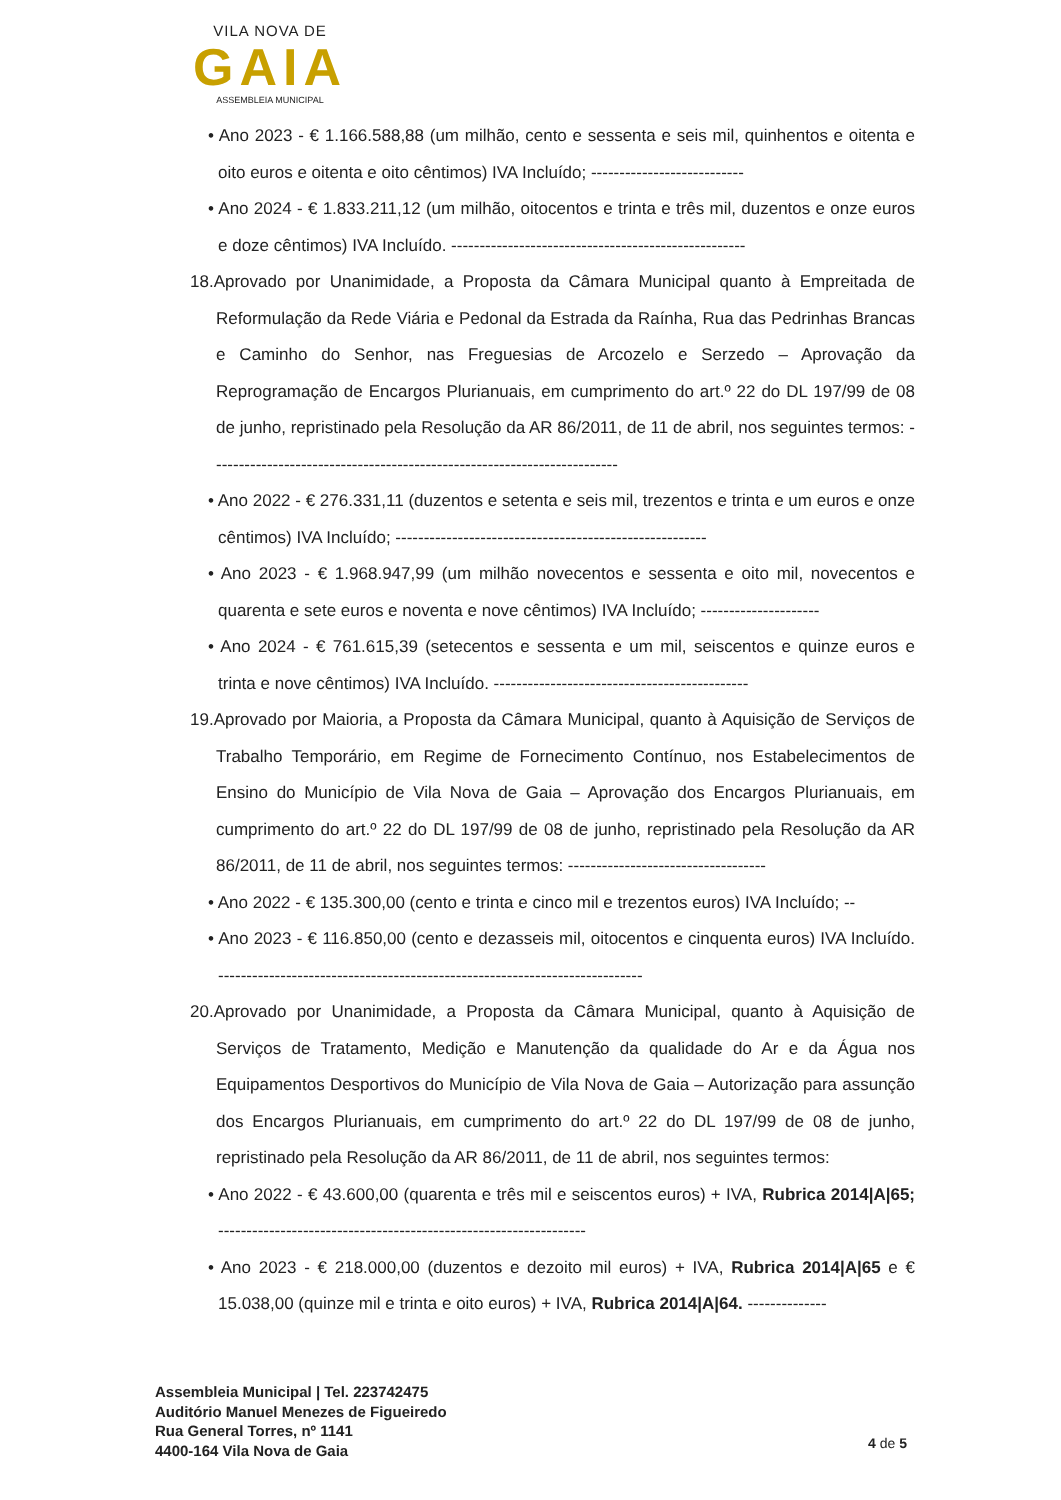VILA NOVA DE
GAIA
ASSEMBLEIA MUNICIPAL
• Ano 2023 - € 1.166.588,88 (um milhão, cento e sessenta e seis mil, quinhentos e oitenta e oito euros e oitenta e oito cêntimos) IVA Incluído; ---------------------------
• Ano 2024 - € 1.833.211,12 (um milhão, oitocentos e trinta e três mil, duzentos e onze euros e doze cêntimos) IVA Incluído. ----------------------------------------------------
18.Aprovado por Unanimidade, a Proposta da Câmara Municipal quanto à Empreitada de Reformulação da Rede Viária e Pedonal da Estrada da Raínha, Rua das Pedrinhas Brancas e Caminho do Senhor, nas Freguesias de Arcozelo e Serzedo – Aprovação da Reprogramação de Encargos Plurianuais, em cumprimento do art.º 22 do DL 197/99 de 08 de junho, repristinado pela Resolução da AR 86/2011, de 11 de abril, nos seguintes termos: ------------------------------------------------------------------------
• Ano 2022 - € 276.331,11 (duzentos e setenta e seis mil, trezentos e trinta e um euros e onze cêntimos) IVA Incluído; -------------------------------------------------------
• Ano 2023 - € 1.968.947,99 (um milhão novecentos e sessenta e oito mil, novecentos e quarenta e sete euros e noventa e nove cêntimos) IVA Incluído; ---------------------
• Ano 2024 - € 761.615,39 (setecentos e sessenta e um mil, seiscentos e quinze euros e trinta e nove cêntimos) IVA Incluído. ---------------------------------------------
19.Aprovado por Maioria, a Proposta da Câmara Municipal, quanto à Aquisição de Serviços de Trabalho Temporário, em Regime de Fornecimento Contínuo, nos Estabelecimentos de Ensino do Município de Vila Nova de Gaia – Aprovação dos Encargos Plurianuais, em cumprimento do art.º 22 do DL 197/99 de 08 de junho, repristinado pela Resolução da AR 86/2011, de 11 de abril, nos seguintes termos: -----------------------------------
• Ano 2022 - € 135.300,00 (cento e trinta e cinco mil e trezentos euros) IVA Incluído; --
• Ano 2023 - € 116.850,00 (cento e dezasseis mil, oitocentos e cinquenta euros) IVA Incluído. ---------------------------------------------------------------------------
20.Aprovado por Unanimidade, a Proposta da Câmara Municipal, quanto à Aquisição de Serviços de Tratamento, Medição e Manutenção da qualidade do Ar e da Água nos Equipamentos Desportivos do Município de Vila Nova de Gaia – Autorização para assunção dos Encargos Plurianuais, em cumprimento do art.º 22 do DL 197/99 de 08 de junho, repristinado pela Resolução da AR 86/2011, de 11 de abril, nos seguintes termos:
• Ano 2022 - € 43.600,00 (quarenta e três mil e seiscentos euros) + IVA, Rubrica 2014|A|65; -----------------------------------------------------------------
• Ano 2023 - € 218.000,00 (duzentos e dezoito mil euros) + IVA, Rubrica 2014|A|65 e € 15.038,00 (quinze mil e trinta e oito euros) + IVA, Rubrica 2014|A|64. --------------
Assembleia Municipal | Tel. 223742475
Auditório Manuel Menezes de Figueiredo
Rua General Torres, nº 1141
4400-164 Vila Nova de Gaia
4 de 5